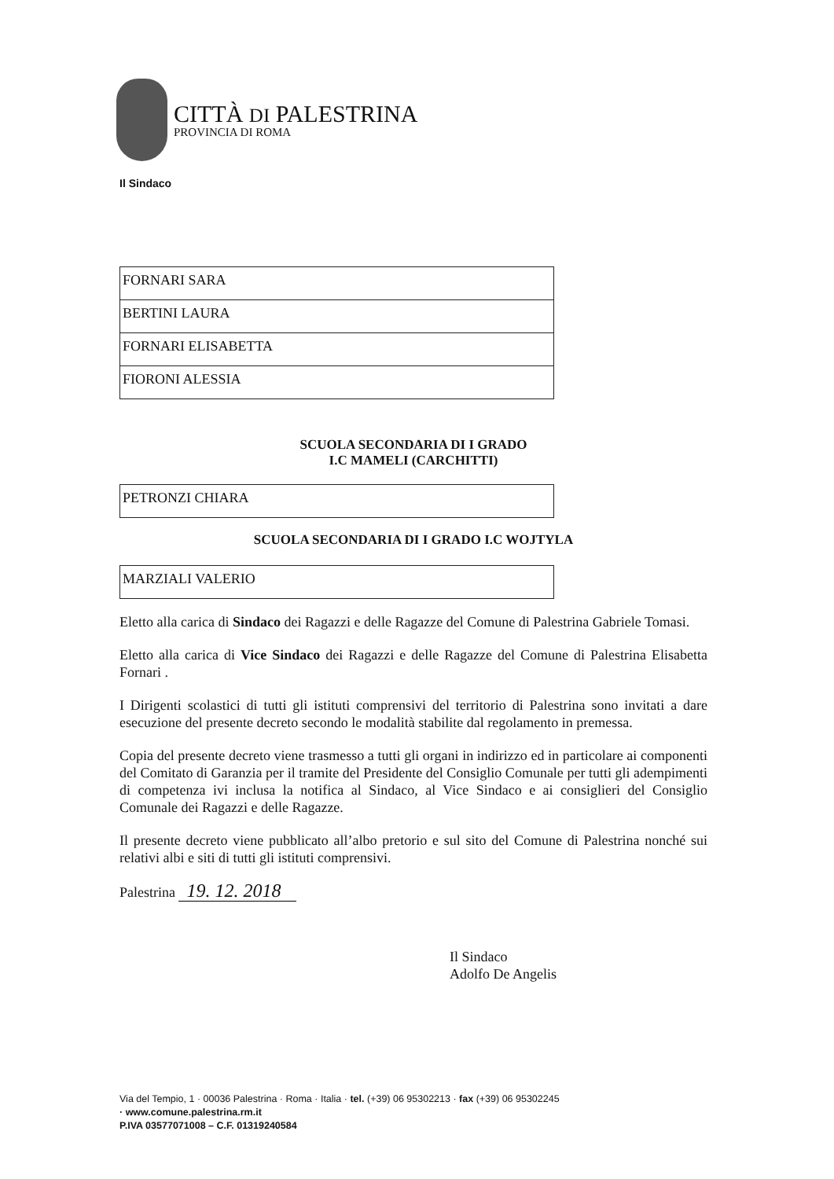CITTÀ DI PALESTRINA
PROVINCIA DI ROMA
Il Sindaco
| FORNARI SARA |
| BERTINI LAURA |
| FORNARI ELISABETTA |
| FIORONI ALESSIA |
SCUOLA SECONDARIA DI I GRADO
I.C MAMELI (CARCHITTI)
| PETRONZI CHIARA |
SCUOLA SECONDARIA DI I GRADO I.C WOJTYLA
| MARZIALI VALERIO |
Eletto alla carica di Sindaco dei Ragazzi e delle Ragazze del Comune di Palestrina Gabriele Tomasi.
Eletto alla carica di Vice Sindaco dei Ragazzi e delle Ragazze del Comune di Palestrina Elisabetta Fornari .
I Dirigenti scolastici di tutti gli istituti comprensivi del territorio di Palestrina sono invitati a dare esecuzione del presente decreto secondo le modalità stabilite dal regolamento in premessa.
Copia del presente decreto viene trasmesso a tutti gli organi in indirizzo ed in particolare ai componenti del Comitato di Garanzia per il tramite del Presidente del Consiglio Comunale per tutti gli adempimenti di competenza ivi inclusa la notifica al Sindaco, al Vice Sindaco e ai consiglieri del Consiglio Comunale dei Ragazzi e delle Ragazze.
Il presente decreto viene pubblicato all’albo pretorio e sul sito del Comune di Palestrina nonché sui relativi albi e siti di tutti gli istituti comprensivi.
Palestrina 19. 12. 2018
Il Sindaco
Adolfo De Angelis
Via del Tempio, 1 · 00036 Palestrina · Roma · Italia · tel. (+39) 06 95302213 · fax (+39) 06 95302245
· www.comune.palestrina.rm.it
P.IVA 03577071008 – C.F. 01319240584